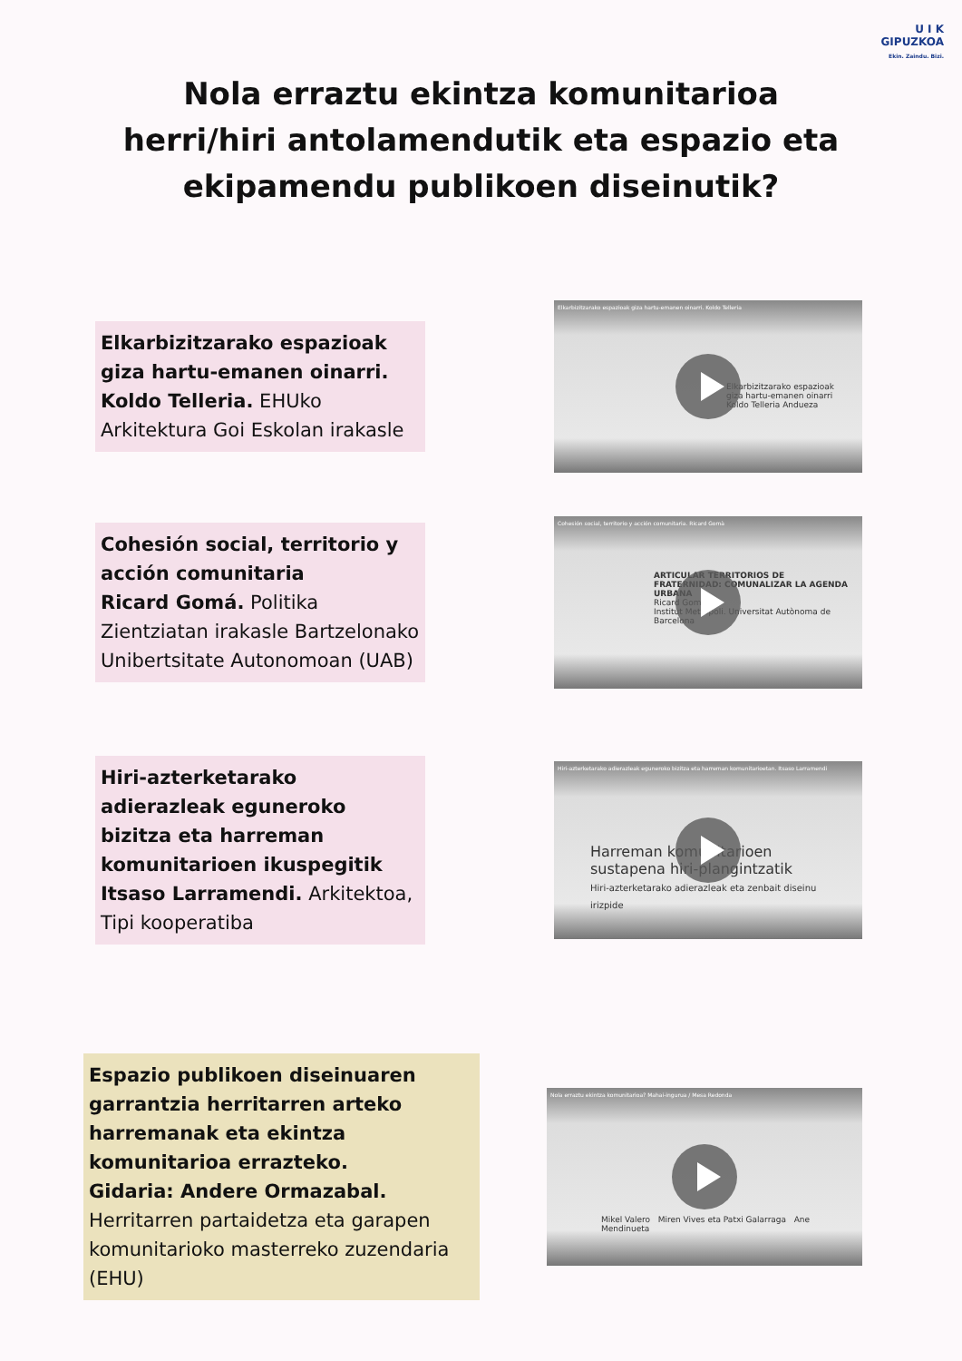U I K
GIPUZKOA
Ekin. Zaindu. Bizi.
Nola erraztu ekintza komunitarioa
herri/hiri antolamendutik eta espazio eta
ekipamendu publikoen diseinutik?
Elkarbizitzarako espazioak giza hartu-emanen oinarri.
Koldo Telleria. EHUko Arkitektura Goi Eskolan irakasle
Elkarbizitzarako espazioak giza hartu-emanen oinarri. Koldo Telleria
Elkarbizitzarako espazioak giza hartu-emanen oinarri
Koldo Telleria Andueza
Cohesión social, territorio y acción comunitaria
Ricard Gomá. Politika Zientziatan irakasle Bartzelonako Unibertsitate Autonomoan (UAB)
Cohesión social, territorio y acción comunitaria. Ricard Gomà
ARTICULAR TERRITORIOS DE FRATERNIDAD: COMUNALIZAR LA AGENDA URBANA
Ricard Gomà
Institut Metròpoli. Universitat Autònoma de Barcelona
Hiri-azterketarako adierazleak eguneroko bizitza eta harreman komunitarioen ikuspegitik
Itsaso Larramendi. Arkitektoa, Tipi kooperatiba
Hiri-azterketarako adierazleak eguneroko bizitza eta harreman komunitarioetan. Itsaso Larramendi
Harreman komunitarioen sustapena hiri-plangintzatik
Hiri-azterketarako adierazleak eta zenbait diseinu irizpide
Espazio publikoen diseinuaren garrantzia herritarren arteko harremanak eta ekintza komunitarioa errazteko.
Gidaria: Andere Ormazabal.
Herritarren partaidetza eta garapen komunitarioko masterreko zuzendaria (EHU)
Nola erraztu ekintza komunitarioa? Mahai-ingurua / Mesa Redonda
Mikel Valero Miren Vives eta Patxi Galarraga Ane Mendinueta